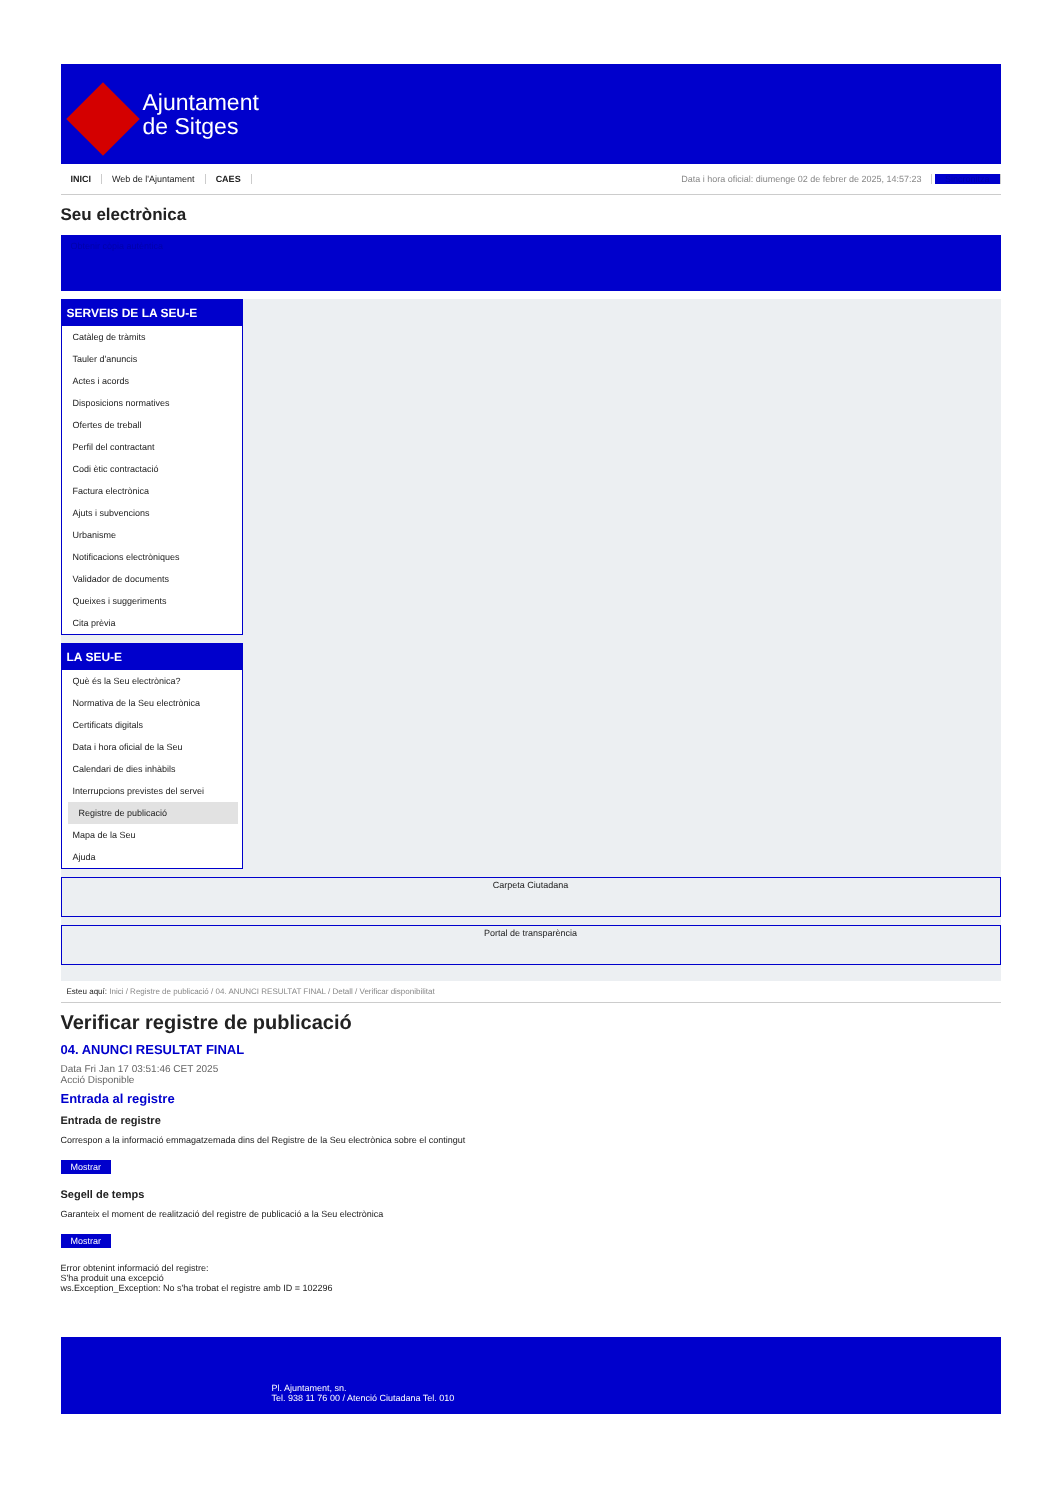Ajuntament
de Sitges
INICI Web de l'Ajuntament CAES
Data i hora oficial: diumenge 02 de febrer de 2025, 14:57:23 Sincronitza
Seu electrònica
Obtenir còpia autèntica
SERVEIS DE LA SEU-E
Catàleg de tràmits
Tauler d'anuncis
Actes i acords
Disposicions normatives
Ofertes de treball
Perfil del contractant
Codi ètic contractació
Factura electrònica
Ajuts i subvencions
Urbanisme
Notificacions electròniques
Validador de documents
Queixes i suggeriments
Cita prèvia
LA SEU-E
Què és la Seu electrònica?
Normativa de la Seu electrònica
Certificats digitals
Data i hora oficial de la Seu
Calendari de dies inhàbils
Interrupcions previstes del servei
Registre de publicació
Mapa de la Seu
Ajuda
Carpeta Ciutadana
Portal de transparència
Esteu aquí: Inici / Registre de publicació / 04. ANUNCI RESULTAT FINAL / Detall / Verificar disponibilitat
Verificar registre de publicació
04. ANUNCI RESULTAT FINAL
Data Fri Jan 17 03:51:46 CET 2025
Acció Disponible
Entrada al registre
Entrada de registre
Correspon a la informació emmagatzemada dins del Registre de la Seu electrònica sobre el contingut
Mostrar
Segell de temps
Garanteix el moment de realització del registre de publicació a la Seu electrònica
Mostrar
Error obtenint informació del registre:
S'ha produit una excepció
ws.Exception_Exception: No s'ha trobat el registre amb ID = 102296
Pl. Ajuntament, sn.
Tel. 938 11 76 00 / Atenció Ciutadana Tel. 010